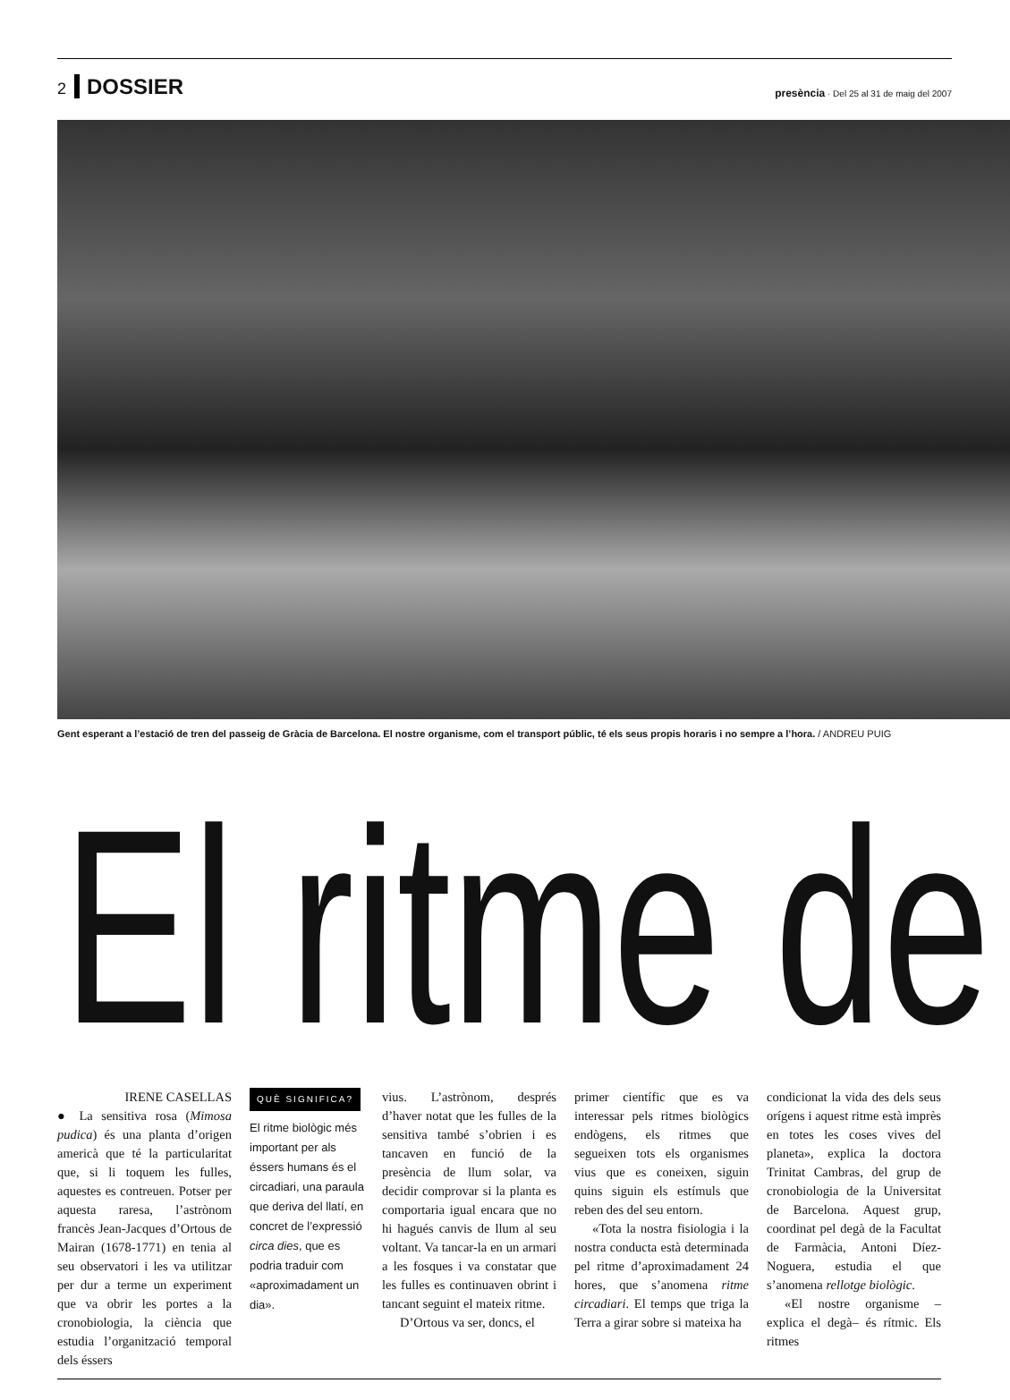2 DOSSIER
presència · Del 25 al 31 de maig del 2007
Gent esperant a l’estació de tren del passeig de Gràcia de Barcelona. El nostre organisme, com el transport públic, té els seus propis horaris i no sempre a l’hora. / ANDREU PUIG
El ritme de
IRENE CASELLAS
● La sensitiva rosa (Mimosa pudica) és una planta d’origen americà que té la particularitat que, si li toquem les fulles, aquestes es contreuen. Potser per aquesta raresa, l’astrònom francès Jean-Jacques d’Ortous de Mairan (1678-1771) en tenia al seu observatori i les va utilitzar per dur a terme un experiment que va obrir les portes a la cronobiologia, la ciència que estudia l’organització temporal dels éssers
QUÈ SIGNIFICA?
El ritme biològic més important per als éssers humans és el circadiari, una paraula que deriva del llatí, en concret de l’expressió circa dies, que es podria traduir com «aproximadament un dia».
vius. L’astrònom, després d’haver notat que les fulles de la sensitiva també s’obrien i es tancaven en funció de la presència de llum solar, va decidir comprovar si la planta es comportaria igual encara que no hi hagués canvis de llum al seu voltant. Va tancar-la en un armari a les fosques i va constatar que les fulles es continuaven obrint i tancant seguint el mateix ritme.
D’Ortous va ser, doncs, el
primer científic que es va interessar pels ritmes biològics endògens, els ritmes que segueixen tots els organismes vius que es coneixen, siguin quins siguin els estímuls que reben des del seu entorn.
«Tota la nostra fisiologia i la nostra conducta està determinada pel ritme d’aproximadament 24 hores, que s’anomena ritme circadiari. El temps que triga la Terra a girar sobre si mateixa ha
condicionat la vida des dels seus orígens i aquest ritme està imprès en totes les coses vives del planeta», explica la doctora Trinitat Cambras, del grup de cronobiologia de la Universitat de Barcelona. Aquest grup, coordinat pel degà de la Facultat de Farmàcia, Antoni Díez-Noguera, estudia el que s’anomena rellotge biològic.
«El nostre organisme –explica el degà– és rítmic. Els ritmes